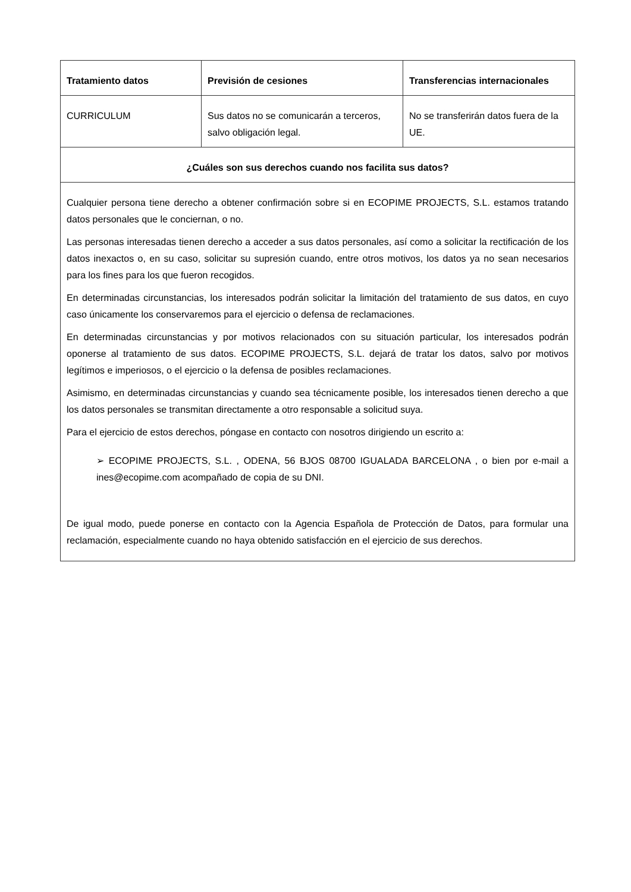| Tratamiento datos | Previsión de cesiones | Transferencias internacionales |
| --- | --- | --- |
| CURRICULUM | Sus datos no se comunicarán a terceros, salvo obligación legal. | No se transferirán datos fuera de la UE. |
| ¿Cuáles son sus derechos cuando nos facilita sus datos? | | |
| Cualquier persona tiene derecho a obtener confirmación sobre si en ECOPIME PROJECTS, S.L. estamos tratando datos personales que le conciernan, o no. Las personas interesadas tienen derecho a acceder a sus datos personales, así como a solicitar la rectificación de los datos inexactos o, en su caso, solicitar su supresión cuando, entre otros motivos, los datos ya no sean necesarios para los fines para los que fueron recogidos. En determinadas circunstancias, los interesados podrán solicitar la limitación del tratamiento de sus datos, en cuyo caso únicamente los conservaremos para el ejercicio o defensa de reclamaciones. En determinadas circunstancias y por motivos relacionados con su situación particular, los interesados podrán oponerse al tratamiento de sus datos. ECOPIME PROJECTS, S.L. dejará de tratar los datos, salvo por motivos legítimos e imperiosos, o el ejercicio o la defensa de posibles reclamaciones. Asimismo, en determinadas circunstancias y cuando sea técnicamente posible, los interesados tienen derecho a que los datos personales se transmitan directamente a otro responsable a solicitud suya. Para el ejercicio de estos derechos, póngase en contacto con nosotros dirigiendo un escrito a: ➢ ECOPIME PROJECTS, S.L. , ODENA, 56 BJOS 08700 IGUALADA BARCELONA , o bien por e-mail a ines@ecopime.com acompañado de copia de su DNI. De igual modo, puede ponerse en contacto con la Agencia Española de Protección de Datos, para formular una reclamación, especialmente cuando no haya obtenido satisfacción en el ejercicio de sus derechos. | | |